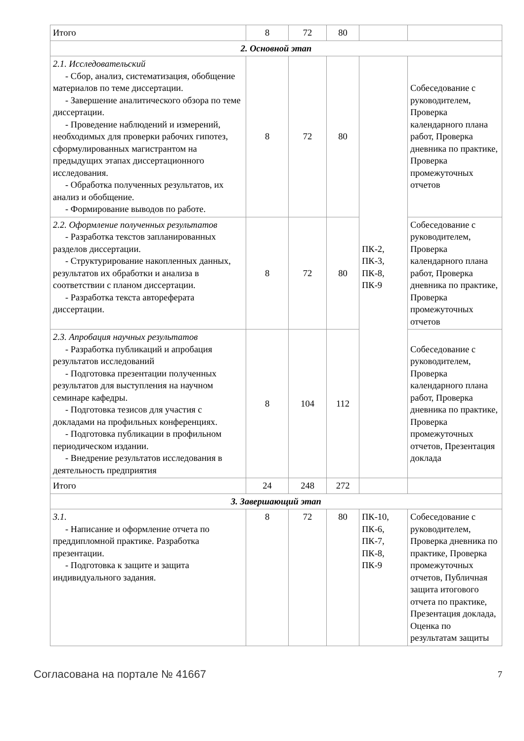| Итого | 8 | 72 | 80 | | |
| 2. Основной этап | | | | | |
| 2.1. Исследовательский - Сбор, анализ, систематизация, обобщение материалов по теме диссертации. - Завершение аналитического обзора по теме диссертации. - Проведение наблюдений и измерений, необходимых для проверки рабочих гипотез, сформулированных магистрантом на предыдущих этапах диссертационного исследования. - Обработка полученных результатов, их анализ и обобщение. - Формирование выводов по работе. | 8 | 72 | 80 | ПК-2, ПК-3, ПК-8, ПК-9 | Собеседование с руководителем, Проверка календарного плана работ, Проверка дневника по практике, Проверка промежуточных отчетов |
| 2.2. Оформление полученных результатов - Разработка текстов запланированных разделов диссертации. - Структурирование накопленных данных, результатов их обработки и анализа в соответствии с планом диссертации. - Разработка текста автореферата диссертации. | 8 | 72 | 80 | | Собеседование с руководителем, Проверка календарного плана работ, Проверка дневника по практике, Проверка промежуточных отчетов |
| 2.3. Апробация научных результатов - Разработка публикаций и апробация результатов исследований - Подготовка презентации полученных результатов для выступления на научном семинаре кафедры. - Подготовка тезисов для участия с докладами на профильных конференциях. - Подготовка публикации в профильном периодическом издании. - Внедрение результатов исследования в деятельность предприятия | 8 | 104 | 112 | | Собеседование с руководителем, Проверка календарного плана работ, Проверка дневника по практике, Проверка промежуточных отчетов, Презентация доклада |
| Итого | 24 | 248 | 272 | | |
| 3. Завершающий этап | | | | | |
| 3.1. - Написание и оформление отчета по преддипломной практике. Разработка презентации. - Подготовка к защите и защита индивидуального задания. | 8 | 72 | 80 | ПК-10, ПК-6, ПК-7, ПК-8, ПК-9 | Собеседование с руководителем, Проверка дневника по практике, Проверка промежуточных отчетов, Публичная защита итогового отчета по практике, Презентация доклада, Оценка по результатам защиты |
Согласована на портале № 41667 7